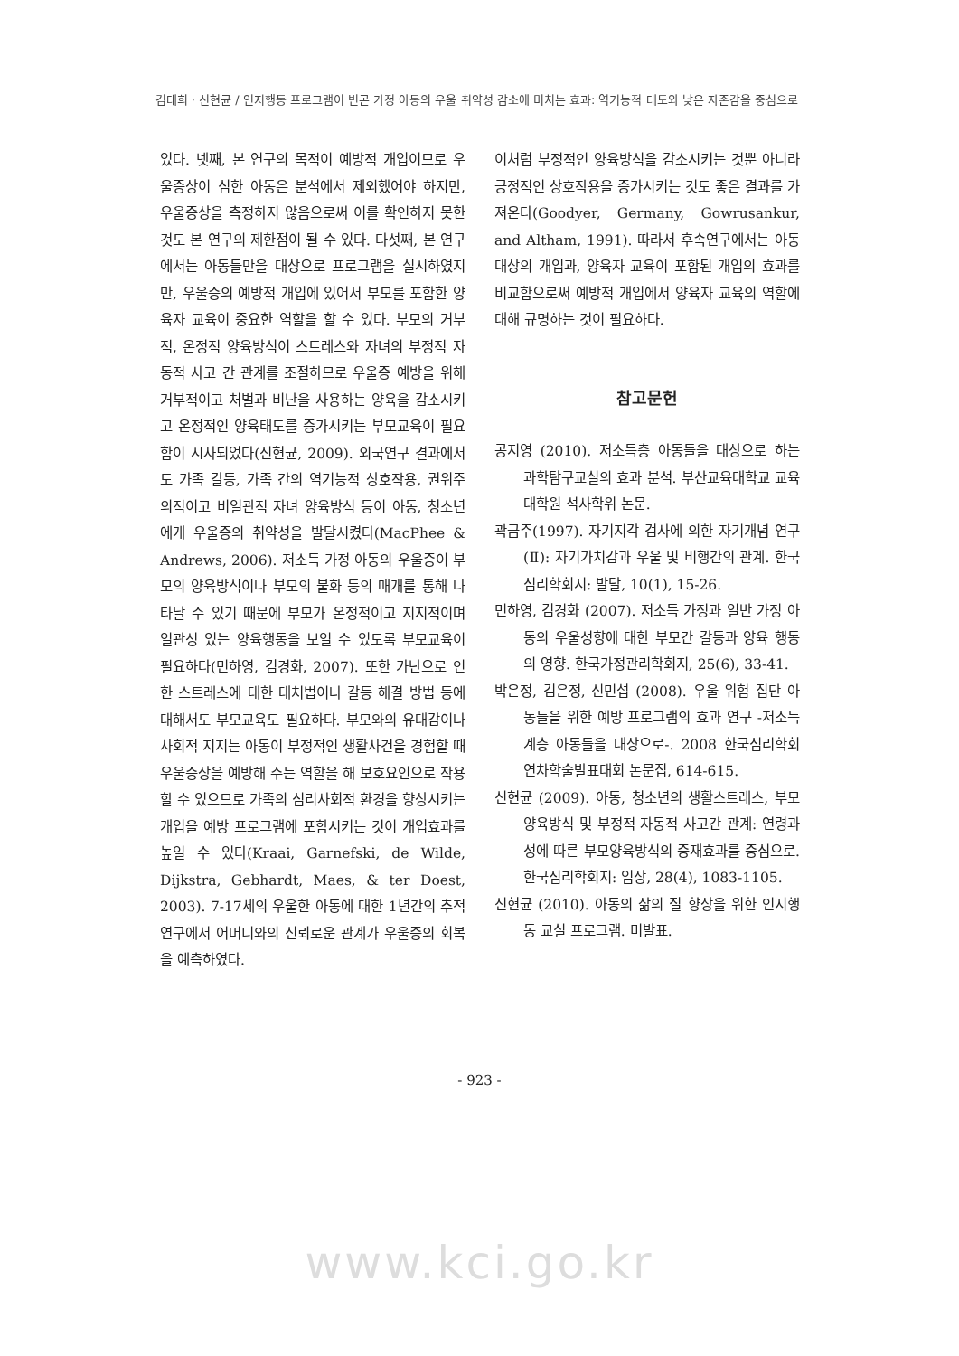김태희 · 신현균 / 인지행동 프로그램이 빈곤 가정 아동의 우울 취약성 감소에 미치는 효과: 역기능적 태도와 낮은 자존감을 중심으로
있다. 넷째, 본 연구의 목적이 예방적 개입이므로 우울증상이 심한 아동은 분석에서 제외했어야 하지만, 우울증상을 측정하지 않음으로써 이를 확인하지 못한 것도 본 연구의 제한점이 될 수 있다. 다섯째, 본 연구에서는 아동들만을 대상으로 프로그램을 실시하였지만, 우울증의 예방적 개입에 있어서 부모를 포함한 양육자 교육이 중요한 역할을 할 수 있다. 부모의 거부적, 온정적 양육방식이 스트레스와 자녀의 부정적 자동적 사고 간 관계를 조절하므로 우울증 예방을 위해 거부적이고 처벌과 비난을 사용하는 양육을 감소시키고 온정적인 양육태도를 증가시키는 부모교육이 필요함이 시사되었다(신현균, 2009). 외국연구 결과에서도 가족 갈등, 가족 간의 역기능적 상호작용, 권위주의적이고 비일관적 자녀 양육방식 등이 아동, 청소년에게 우울증의 취약성을 발달시켰다(MacPhee & Andrews, 2006). 저소득 가정 아동의 우울증이 부모의 양육방식이나 부모의 불화 등의 매개를 통해 나타날 수 있기 때문에 부모가 온정적이고 지지적이며 일관성 있는 양육행동을 보일 수 있도록 부모교육이 필요하다(민하영, 김경화, 2007). 또한 가난으로 인한 스트레스에 대한 대처법이나 갈등 해결 방법 등에 대해서도 부모교육도 필요하다. 부모와의 유대감이나 사회적 지지는 아동이 부정적인 생활사건을 경험할 때 우울증상을 예방해 주는 역할을 해 보호요인으로 작용할 수 있으므로 가족의 심리사회적 환경을 향상시키는 개입을 예방 프로그램에 포함시키는 것이 개입효과를 높일 수 있다(Kraai, Garnefski, de Wilde, Dijkstra, Gebhardt, Maes, & ter Doest, 2003). 7-17세의 우울한 아동에 대한 1년간의 추적 연구에서 어머니와의 신뢰로운 관계가 우울증의 회복을 예측하였다.
이처럼 부정적인 양육방식을 감소시키는 것뿐 아니라 긍정적인 상호작용을 증가시키는 것도 좋은 결과를 가져온다(Goodyer, Germany, Gowrusankur, and Altham, 1991). 따라서 후속연구에서는 아동 대상의 개입과, 양육자 교육이 포함된 개입의 효과를 비교함으로써 예방적 개입에서 양육자 교육의 역할에 대해 규명하는 것이 필요하다.
참고문헌
공지영 (2010). 저소득층 아동들을 대상으로 하는 과학탐구교실의 효과 분석. 부산교육대학교 교육대학원 석사학위 논문.
곽금주(1997). 자기지각 검사에 의한 자기개념 연구 (Ⅱ): 자기가치감과 우울 및 비행간의 관계. 한국심리학회지: 발달, 10(1), 15-26.
민하영, 김경화 (2007). 저소득 가정과 일반 가정 아동의 우울성향에 대한 부모간 갈등과 양육 행동의 영향. 한국가정관리학회지, 25(6), 33-41.
박은정, 김은정, 신민섭 (2008). 우울 위험 집단 아동들을 위한 예방 프로그램의 효과 연구 -저소득 계층 아동들을 대상으로-. 2008 한국심리학회 연차학술발표대회 논문집, 614-615.
신현균 (2009). 아동, 청소년의 생활스트레스, 부모양육방식 및 부정적 자동적 사고간 관계: 연령과 성에 따른 부모양육방식의 중재효과를 중심으로. 한국심리학회지: 임상, 28(4), 1083-1105.
신현균 (2010). 아동의 삶의 질 향상을 위한 인지행동 교실 프로그램. 미발표.
- 923 -
www.kci.go.kr